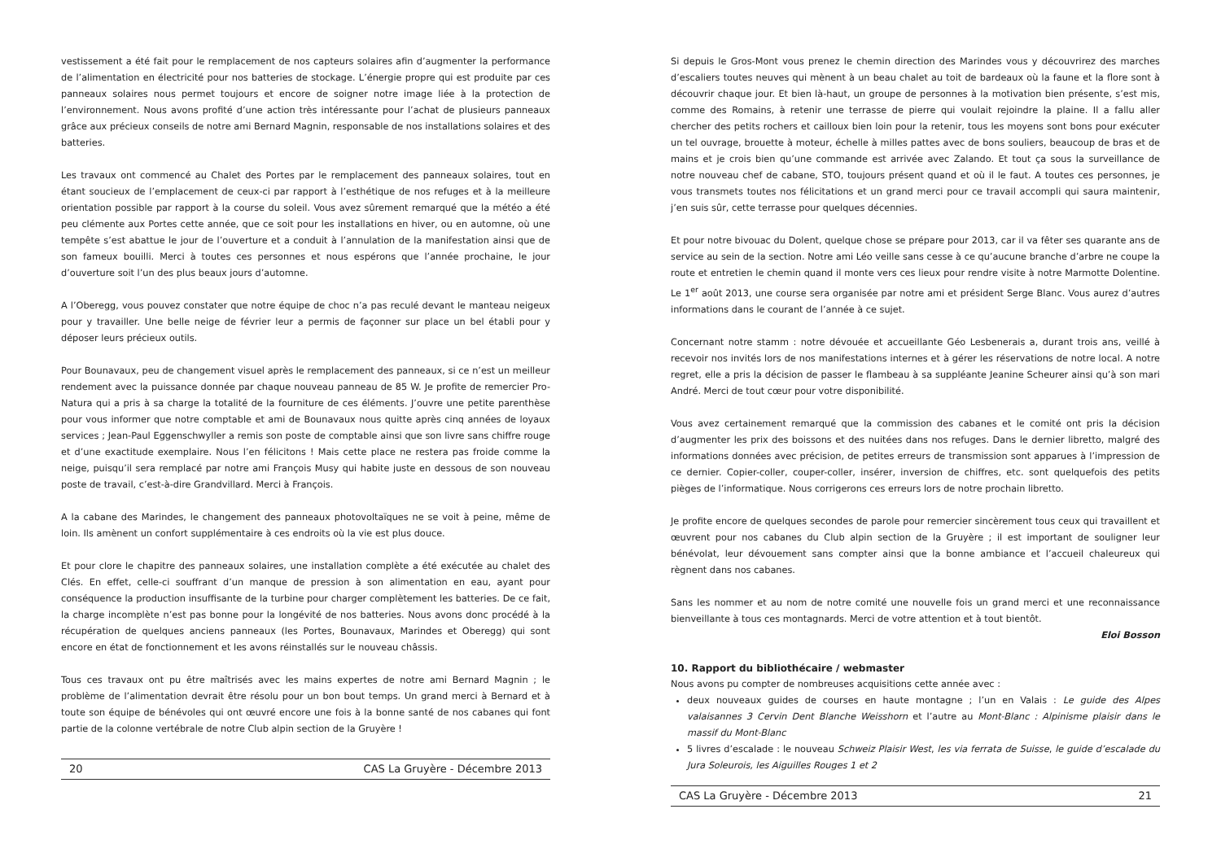vestissement a été fait pour le remplacement de nos capteurs solaires afin d’augmenter la performance de l’alimentation en électricité pour nos batteries de stockage. L’énergie propre qui est produite par ces panneaux solaires nous permet toujours et encore de soigner notre image liée à la protection de l’environnement. Nous avons profité d’une action très intéressante pour l’achat de plusieurs panneaux grâce aux précieux conseils de notre ami Bernard Magnin, responsable de nos installations solaires et des batteries.
Les travaux ont commencé au Chalet des Portes par le remplacement des panneaux solaires, tout en étant soucieux de l’emplacement de ceux-ci par rapport à l’esthétique de nos refuges et à la meilleure orientation possible par rapport à la course du soleil. Vous avez sûrement remarqué que la météo a été peu clémente aux Portes cette année, que ce soit pour les installations en hiver, ou en automne, où une tempête s’est abattue le jour de l’ouverture et a conduit à l’annulation de la manifestation ainsi que de son fameux bouilli. Merci à toutes ces personnes et nous espérons que l’année prochaine, le jour d’ouverture soit l’un des plus beaux jours d’automne.
A l’Oberegg, vous pouvez constater que notre équipe de choc n’a pas reculé devant le manteau neigeux pour y travailler. Une belle neige de février leur a permis de façonner sur place un bel établi pour y déposer leurs précieux outils.
Pour Bounavaux, peu de changement visuel après le remplacement des panneaux, si ce n’est un meilleur rendement avec la puissance donnée par chaque nouveau panneau de 85 W. Je profite de remercier Pro-Natura qui a pris à sa charge la totalité de la fourniture de ces éléments. J’ouvre une petite parenthèse pour vous informer que notre comptable et ami de Bounavaux nous quitte après cinq années de loyaux services ; Jean-Paul Eggenschwyller a remis son poste de comptable ainsi que son livre sans chiffre rouge et d’une exactitude exemplaire. Nous l’en félicitons ! Mais cette place ne restera pas froide comme la neige, puisqu’il sera remplacé par notre ami François Musy qui habite juste en dessous de son nouveau poste de travail, c’est-à-dire Grandvillard. Merci à François.
A la cabane des Marindes, le changement des panneaux photovoltaïques ne se voit à peine, même de loin. Ils amènent un confort supplémentaire à ces endroits où la vie est plus douce.
Et pour clore le chapitre des panneaux solaires, une installation complète a été exécutée au chalet des Clés. En effet, celle-ci souffrant d’un manque de pression à son alimentation en eau, ayant pour conséquence la production insuffisante de la turbine pour charger complètement les batteries. De ce fait, la charge incomplète n’est pas bonne pour la longévité de nos batteries. Nous avons donc procédé à la récupération de quelques anciens panneaux (les Portes, Bounavaux, Marindes et Oberegg) qui sont encore en état de fonctionnement et les avons réinstallés sur le nouveau châssis.
Tous ces travaux ont pu être maîtrisés avec les mains expertes de notre ami Bernard Magnin ; le problème de l’alimentation devrait être résolu pour un bon bout temps. Un grand merci à Bernard et à toute son équipe de bénévoles qui ont œuvré encore une fois à la bonne santé de nos cabanes qui font partie de la colonne vertébrale de notre Club alpin section de la Gruyère !
20 CAS La Gruyère - Décembre 2013
Si depuis le Gros-Mont vous prenez le chemin direction des Marindes vous y découvrirez des marches d’escaliers toutes neuves qui mènent à un beau chalet au toit de bardeaux où la faune et la flore sont à découvrir chaque jour. Et bien là-haut, un groupe de personnes à la motivation bien présente, s’est mis, comme des Romains, à retenir une terrasse de pierre qui voulait rejoindre la plaine. Il a fallu aller chercher des petits rochers et cailloux bien loin pour la retenir, tous les moyens sont bons pour exécuter un tel ouvrage, brouette à moteur, échelle à milles pattes avec de bons souliers, beaucoup de bras et de mains et je crois bien qu’une commande est arrivée avec Zalando. Et tout ça sous la surveillance de notre nouveau chef de cabane, STO, toujours présent quand et où il le faut. A toutes ces personnes, je vous transmets toutes nos félicitations et un grand merci pour ce travail accompli qui saura maintenir, j’en suis sûr, cette terrasse pour quelques décennies.
Et pour notre bivouac du Dolent, quelque chose se prépare pour 2013, car il va fêter ses quarante ans de service au sein de la section. Notre ami Léo veille sans cesse à ce qu’aucune branche d’arbre ne coupe la route et entretien le chemin quand il monte vers ces lieux pour rendre visite à notre Marmotte Dolentine. Le 1<sup>er</sup> août 2013, une course sera organisée par notre ami et président Serge Blanc. Vous aurez d’autres informations dans le courant de l’année à ce sujet.
Concernant notre stamm : notre dévouée et accueillante Géo Lesbenerais a, durant trois ans, veillé à recevoir nos invités lors de nos manifestations internes et à gérer les réservations de notre local. A notre regret, elle a pris la décision de passer le flambeau à sa suppléante Jeanine Scheurer ainsi qu’à son mari André. Merci de tout cœur pour votre disponibilité.
Vous avez certainement remarqué que la commission des cabanes et le comité ont pris la décision d’augmenter les prix des boissons et des nuitées dans nos refuges. Dans le dernier libretto, malgré des informations données avec précision, de petites erreurs de transmission sont apparues à l’impression de ce dernier. Copier-coller, couper-coller, insérer, inversion de chiffres, etc. sont quelquefois des petits pièges de l’informatique. Nous corrigerons ces erreurs lors de notre prochain libretto.
Je profite encore de quelques secondes de parole pour remercier sincèrement tous ceux qui travaillent et œuvrent pour nos cabanes du Club alpin section de la Gruyère ; il est important de souligner leur bénévolat, leur dévouement sans compter ainsi que la bonne ambiance et l’accueil chaleureux qui règnent dans nos cabanes.
Sans les nommer et au nom de notre comité une nouvelle fois un grand merci et une reconnaissance bienveillante à tous ces montagnards. Merci de votre attention et à tout bientôt.
Eloi Bosson
10. Rapport du bibliothécaire / webmaster
Nous avons pu compter de nombreuses acquisitions cette année avec :
deux nouveaux guides de courses en haute montagne ; l’un en Valais : Le guide des Alpes valaisannes 3 Cervin Dent Blanche Weisshorn et l’autre au Mont-Blanc : Alpinisme plaisir dans le massif du Mont-Blanc
5 livres d’escalade : le nouveau Schweiz Plaisir West, les via ferrata de Suisse, le guide d’escalade du Jura Soleurois, les Aiguilles Rouges 1 et 2
CAS La Gruyère - Décembre 2013 21